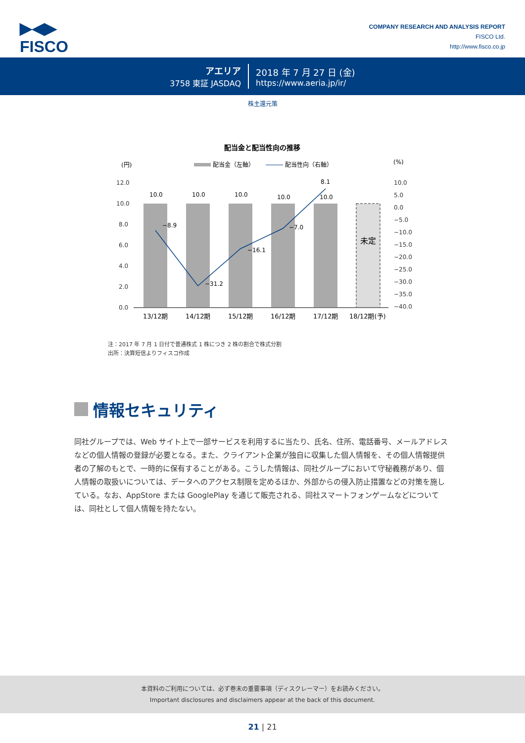▶◀▶
FISCO
COMPANY RESEARCH AND ANALYSIS REPORT
FISCO Ltd.
http://www.fisco.co.jp
アエリア
3758 東証 JASDAQ
2018 年 7 月 27 日 (金)
https://www.aeria.jp/ir/
株主還元策
配当金と配当性向の推移
(円)
(%)
配当金（左軸）
配当性向（右軸）
12.0
10.0
8.0
6.0
4.0
2.0
0.0
10.0
5.0
0.0
−5.0
−10.0
−15.0
−20.0
−25.0
−30.0
−35.0
−40.0
未定
10.0
10.0
10.0
10.0
10.0
−8.9
−31.2
−16.1
−7.0
8.1
13/12期
14/12期
15/12期
16/12期
17/12期
18/12期(予)
注：2017 年 7 月 1 日付で普通株式 1 株につき 2 株の割合で株式分割
出所：決算短信よりフィスコ作成
情報セキュリティ
同社グループでは、Web サイト上で一部サービスを利用するに当たり、氏名、住所、電話番号、メールアドレスなどの個人情報の登録が必要となる。また、クライアント企業が独自に収集した個人情報を、その個人情報提供者の了解のもとで、一時的に保有することがある。こうした情報は、同社グループにおいて守秘義務があり、個人情報の取扱いについては、データへのアクセス制限を定めるほか、外部からの侵入防止措置などの対策を施している。なお、AppStore または GooglePlay を通じて販売される、同社スマートフォンゲームなどについては、同社として個人情報を持たない。
本資料のご利用については、必ず巻末の重要事項（ディスクレーマー）をお読みください。
Important disclosures and disclaimers appear at the back of this document.
21 | 21